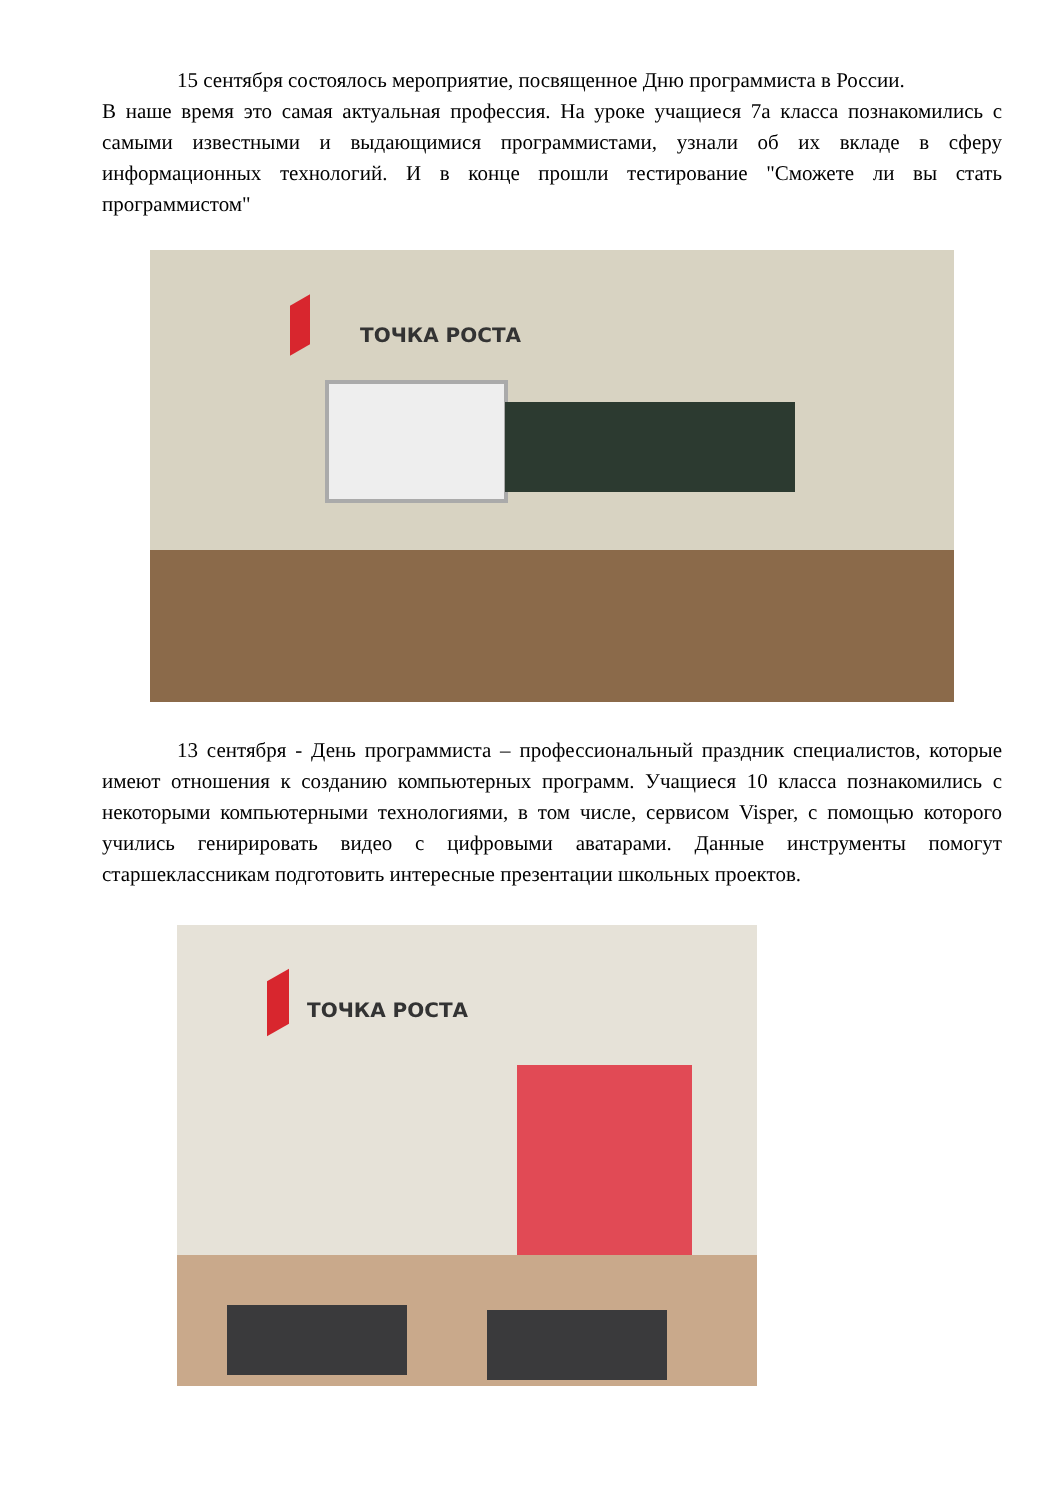15 сентября состоялось мероприятие, посвященное Дню программиста в России.
В наше время это самая актуальная профессия. На уроке учащиеся 7а класса познакомились с самыми известными и выдающимися программистами, узнали об их вкладе в сферу информационных технологий. И в конце прошли тестирование "Сможете ли вы стать программистом"
ТОЧКА РОСТА
13 сентября - День программиста – профессиональный праздник специалистов, которые имеют отношения к созданию компьютерных программ. Учащиеся 10 класса познакомились с некоторыми компьютерными технологиями, в том числе, сервисом Visper, с помощью которого учились генирировать видео с цифровыми аватарами. Данные инструменты помогут старшеклассникам подготовить интересные презентации школьных проектов.
ТОЧКА РОСТА